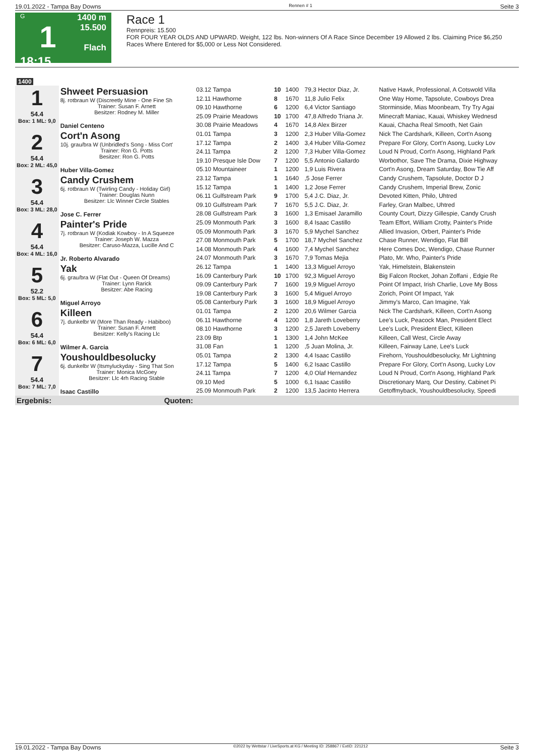19.01.2022 - Tampa Bay Downs Rennen # 1 Seite 3
G
1
18:15
1400 m
15.500
Flach
Race 1
Rennpreis: 15.500
FOR FOUR YEAR OLDS AND UPWARD. Weight, 122 lbs. Non-winners Of A Race Since December 19 Allowed 2 lbs. Claiming Price $6,250 Races Where Entered for $5,000 or Less Not Considered.
| 1400 | | | | | | |
| 1 54.4 Box: 1 ML: 9,0 | Shweet Persuasion 8j. rotbraun W (Discreetly Mine - One Fine Sh Trainer: Susan F. Arnett Besitzer: Rodney M. Miller Daniel Centeno | | | | | |
| | | 03.12 Tampa | 10 | 1400 | 79,3 Hector Diaz, Jr. | Native Hawk, Professional, A Cotswold Villa |
| | | 12.11 Hawthorne | 8 | 1670 | 11,8 Julio Felix | One Way Home, Tapsolute, Cowboys Drea |
| | | 09.10 Hawthorne | 6 | 1200 | 6,4 Victor Santiago | Storminside, Mias Moonbeam, Try Try Agai |
| | | 25.09 Prairie Meadows | 10 | 1700 | 47,8 Alfredo Triana Jr. | Minecraft Maniac, Kauai, Whiskey Wednesd |
| | | 30.08 Prairie Meadows | 4 | 1670 | 14,8 Alex Birzer | Kauai, Chacha Real Smooth, Net Gain |
| 2 54.4 Box: 2 ML: 45,0 | Cort'n Asong 10j. grau/bra W (Unbridled's Song - Miss Cort' Trainer: Ron G. Potts Besitzer: Ron G. Potts Huber Villa-Gomez | | | | | |
| | | 01.01 Tampa | 3 | 1200 | 2,3 Huber Villa-Gomez | Nick The Cardshark, Killeen, Cort'n Asong |
| | | 17.12 Tampa | 2 | 1400 | 3,4 Huber Villa-Gomez | Prepare For Glory, Cort'n Asong, Lucky Lov |
| | | 24.11 Tampa | 2 | 1200 | 7,3 Huber Villa-Gomez | Loud N Proud, Cort'n Asong, Highland Park |
| | | 19.10 Presque Isle Dow | 7 | 1200 | 5,5 Antonio Gallardo | Worbothor, Save The Drama, Dixie Highway |
| | | 05.10 Mountaineer | 1 | 1200 | 1,9 Luis Rivera | Cort'n Asong, Dream Saturday, Bow Tie Aff |
| 3 54.4 Box: 3 ML: 28,0 | Candy Crushem 6j. rotbraun W (Twirling Candy - Holiday Girl) Trainer: Douglas Nunn Besitzer: Llc Winner Circle Stables Jose C. Ferrer | | | | | |
| | | 23.12 Tampa | 1 | 1640 | ,5 Jose Ferrer | Candy Crushem, Tapsolute, Doctor D J |
| | | 15.12 Tampa | 1 | 1400 | 1,2 Jose Ferrer | Candy Crushem, Imperial Brew, Zonic |
| | | 06.11 Gulfstream Park | 9 | 1700 | 5,4 J.C. Diaz, Jr. | Devoted Kitten, Philo, Uhtred |
| | | 09.10 Gulfstream Park | 7 | 1670 | 5,5 J.C. Diaz, Jr. | Farley, Gran Malbec, Uhtred |
| | | 28.08 Gulfstream Park | 3 | 1600 | 1,3 Emisael Jaramillo | County Court, Dizzy Gillespie, Candy Crush |
| 4 54.4 Box: 4 ML: 16,0 | Painter's Pride 7j. rotbraun W (Kodiak Kowboy - In A Squeeze Trainer: Joseph W. Mazza Besitzer: Caruso-Mazza, Lucille And C Jr. Roberto Alvarado | | | | | |
| | | 25.09 Monmouth Park | 3 | 1600 | 8,4 Isaac Castillo | Team Effort, William Crotty, Painter's Pride |
| | | 05.09 Monmouth Park | 3 | 1670 | 5,9 Mychel Sanchez | Allied Invasion, Orbert, Painter's Pride |
| | | 27.08 Monmouth Park | 5 | 1700 | 18,7 Mychel Sanchez | Chase Runner, Wendigo, Flat Bill |
| | | 14.08 Monmouth Park | 4 | 1600 | 7,4 Mychel Sanchez | Here Comes Doc, Wendigo, Chase Runner |
| | | 24.07 Monmouth Park | 3 | 1670 | 7,9 Tomas Mejia | Plato, Mr. Who, Painter's Pride |
| 5 52.2 Box: 5 ML: 5,0 | Yak 6j. grau/bra W (Flat Out - Queen Of Dreams) Trainer: Lynn Rarick Besitzer: Abe Racing Miguel Arroyo | | | | | |
| | | 26.12 Tampa | 1 | 1400 | 13,3 Miguel Arroyo | Yak, Himelstein, Blakenstein |
| | | 16.09 Canterbury Park | 10 | 1700 | 92,3 Miguel Arroyo | Big Falcon Rocket, Johan Zoffani , Edgie Re |
| | | 09.09 Canterbury Park | 7 | 1600 | 19,9 Miguel Arroyo | Point Of Impact, Irish Charlie, Love My Boss |
| | | 19.08 Canterbury Park | 3 | 1600 | 5,4 Miguel Arroyo | Zorich, Point Of Impact, Yak |
| | | 05.08 Canterbury Park | 3 | 1600 | 18,9 Miguel Arroyo | Jimmy's Marco, Can Imagine, Yak |
| 6 54.4 Box: 6 ML: 6,0 | Killeen 7j. dunkelbr W (More Than Ready - Habiboo) Trainer: Susan F. Arnett Besitzer: Kelly's Racing Llc Wilmer A. Garcia | | | | | |
| | | 01.01 Tampa | 2 | 1200 | 20,6 Wilmer Garcia | Nick The Cardshark, Killeen, Cort'n Asong |
| | | 06.11 Hawthorne | 4 | 1200 | 1,8 Jareth Loveberry | Lee's Luck, Peacock Man, President Elect |
| | | 08.10 Hawthorne | 3 | 1200 | 2,5 Jareth Loveberry | Lee's Luck, President Elect, Killeen |
| | | 23.09 Btp | 1 | 1300 | 1,4 John McKee | Killeen, Call West, Circle Away |
| | | 31.08 Fan | 1 | 1200 | ,5 Juan Molina, Jr. | Killeen, Fairway Lane, Lee's Luck |
| 7 54.4 Box: 7 ML: 7,0 | Youshouldbesolucky 6j. dunkelbr W (Itsmyluckyday - Sing That Son Trainer: Monica McGoey Besitzer: Llc 4rh Racing Stable Isaac Castillo | | | | | |
| | | 05.01 Tampa | 2 | 1300 | 4,4 Isaac Castillo | Firehorn, Youshouldbesolucky, Mr Lightning |
| | | 17.12 Tampa | 5 | 1400 | 6,2 Isaac Castillo | Prepare For Glory, Cort'n Asong, Lucky Lov |
| | | 24.11 Tampa | 7 | 1200 | 4,0 Olaf Hernandez | Loud N Proud, Cort'n Asong, Highland Park |
| | | 09.10 Med | 5 | 1000 | 6,1 Isaac Castillo | Discretionary Marq, Our Destiny, Cabinet Pi |
| | | 25.09 Monmouth Park | 2 | 1200 | 13,5 Jacinto Herrera | Getoffmyback, Youshouldbesolucky, Speedi |
| Ergebnis: | Quoten: | | | | | |
19.01.2022 - Tampa Bay Downs ©2022 by Wettstar / LiveSports.at KG / Meeting ID: 258867 / ExtID: 221212 Seite 3